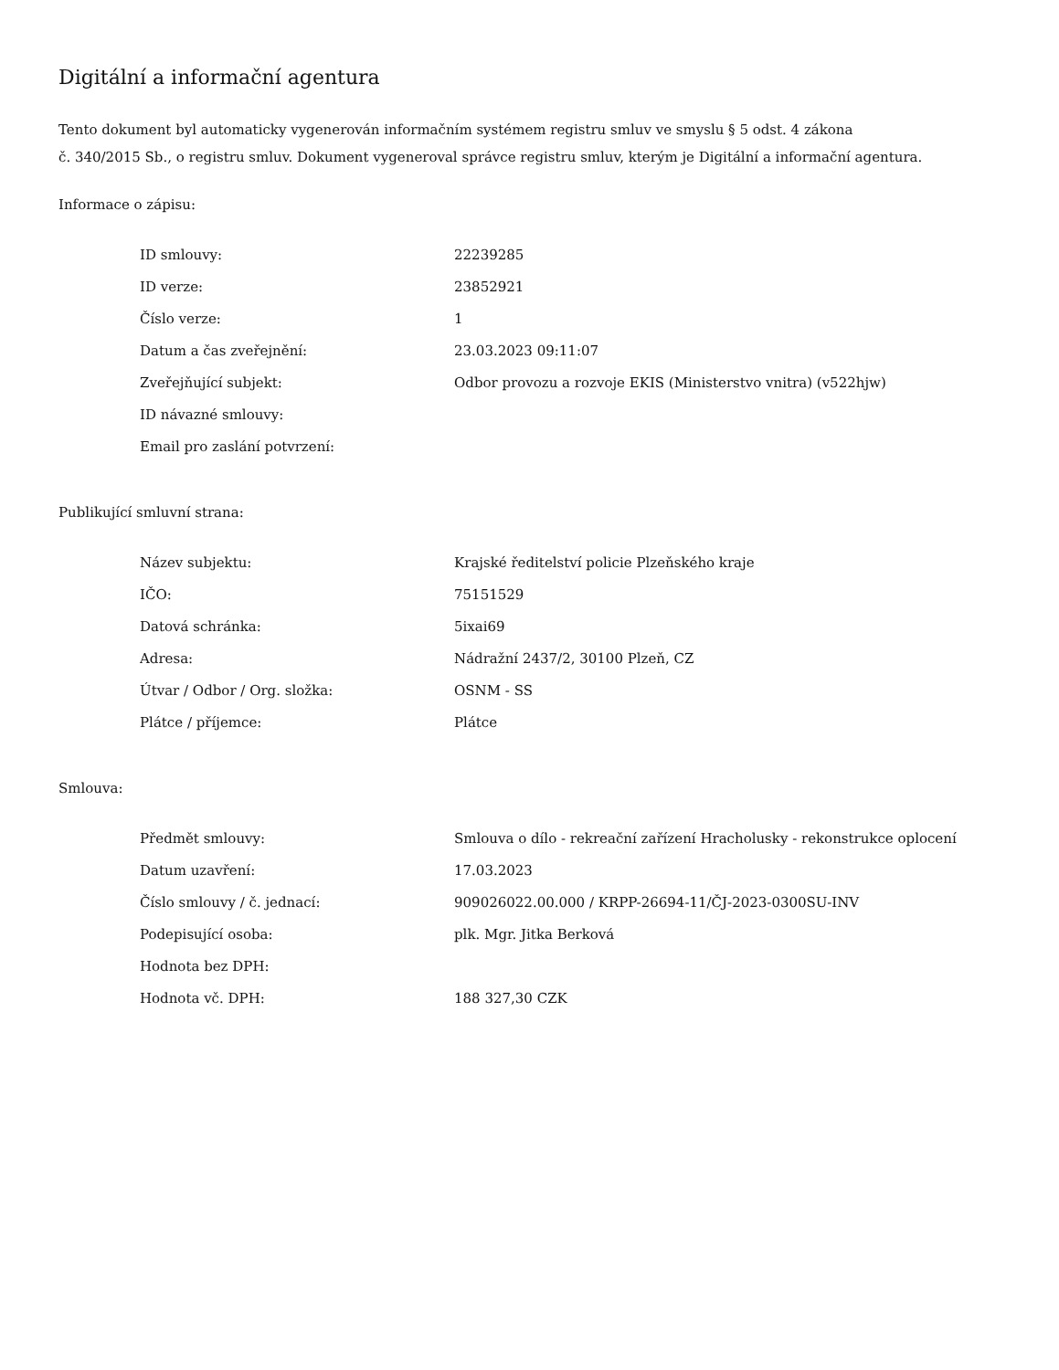Digitální a informační agentura
Tento dokument byl automaticky vygenerován informačním systémem registru smluv ve smyslu § 5 odst. 4 zákona
č. 340/2015 Sb., o registru smluv. Dokument vygeneroval správce registru smluv, kterým je Digitální a informační agentura.
Informace o zápisu:
| ID smlouvy: | 22239285 |
| ID verze: | 23852921 |
| Číslo verze: | 1 |
| Datum a čas zveřejnění: | 23.03.2023 09:11:07 |
| Zveřejňující subjekt: | Odbor provozu a rozvoje EKIS (Ministerstvo vnitra) (v522hjw) |
| ID návazné smlouvy: | |
| Email pro zaslání potvrzení: | |
Publikující smluvní strana:
| Název subjektu: | Krajské ředitelství policie Plzeňského kraje |
| IČO: | 75151529 |
| Datová schránka: | 5ixai69 |
| Adresa: | Nádražní 2437/2, 30100 Plzeň, CZ |
| Útvar / Odbor / Org. složka: | OSNM - SS |
| Plátce / příjemce: | Plátce |
Smlouva:
| Předmět smlouvy: | Smlouva o dílo - rekreační zařízení Hracholusky - rekonstrukce oplocení |
| Datum uzavření: | 17.03.2023 |
| Číslo smlouvy / č. jednací: | 909026022.00.000 / KRPP-26694-11/ČJ-2023-0300SU-INV |
| Podepisující osoba: | plk. Mgr. Jitka Berková |
| Hodnota bez DPH: | |
| Hodnota vč. DPH: | 188 327,30 CZK |